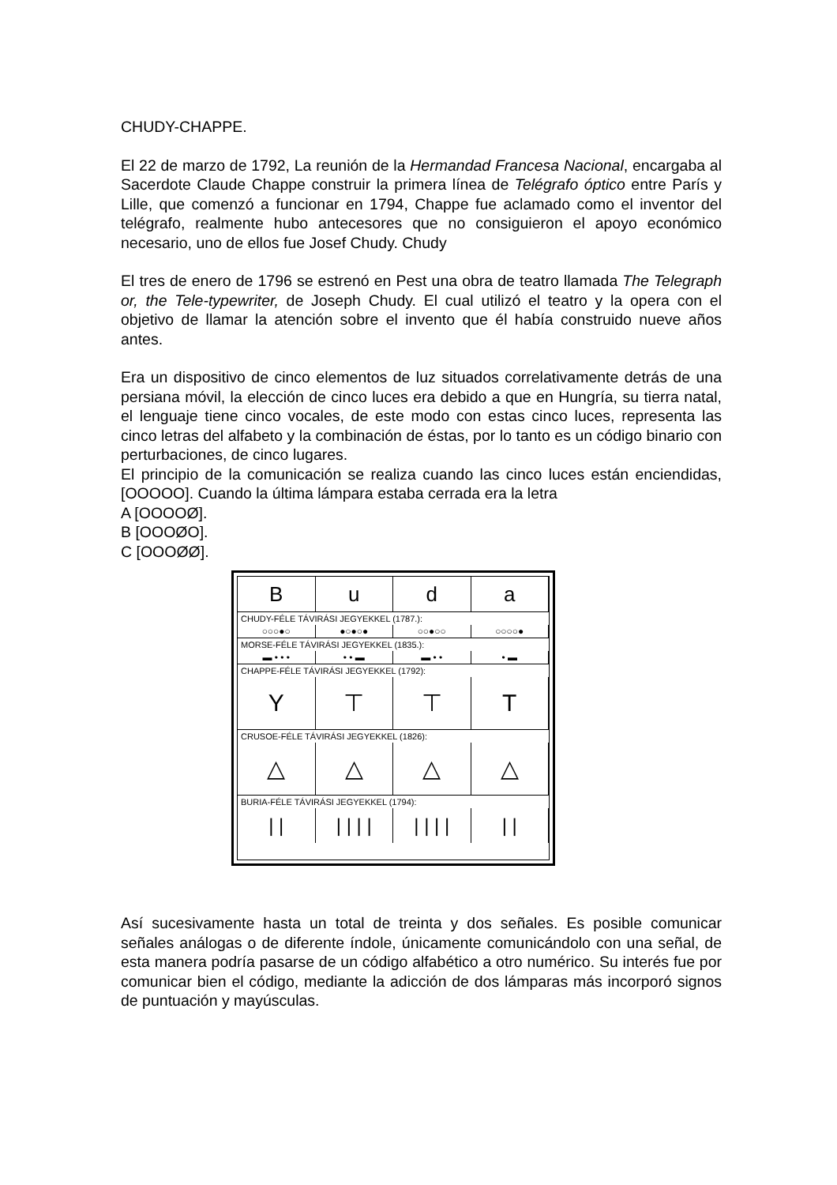CHUDY-CHAPPE.
El 22 de marzo de 1792, La reunión de la Hermandad Francesa Nacional, encargaba al Sacerdote Claude Chappe construir la primera línea de Telégrafo óptico entre París y Lille, que comenzó a funcionar en 1794, Chappe fue aclamado como el inventor del telégrafo, realmente hubo antecesores que no consiguieron el apoyo económico necesario, uno de ellos fue Josef Chudy. Chudy
El tres de enero de 1796 se estrenó en Pest una obra de teatro llamada The Telegraph or, the Tele-typewriter, de Joseph Chudy. El cual utilizó el teatro y la opera con el objetivo de llamar la atención sobre el invento que él había construido nueve años antes.
Era un dispositivo de cinco elementos de luz situados correlativamente detrás de una persiana móvil, la elección de cinco luces era debido a que en Hungría, su tierra natal, el lenguaje tiene cinco vocales, de este modo con estas cinco luces, representa las cinco letras del alfabeto y la combinación de éstas, por lo tanto es un código binario con perturbaciones, de cinco lugares.
El principio de la comunicación se realiza cuando las cinco luces están enciendidas, [OOOOO]. Cuando la última lámpara estaba cerrada era la letra
A [OOOOØ].
B [OOOØO].
C [OOOØØ].
B u d a
CHUDY-FÉLE TÁVIRÁSI JEGYEKKEL (1787.):
○○○●○ ●○●○● ○○●○○ ○○○○●
MORSE-FÉLE TÁVIRÁSI JEGYEKKEL (1835.):
▬ • • • • • ▬ ▬ • • • ▬
CHAPPE-FÉLE TÁVIRÁSI JEGYEKKEL (1792):
Y ⊤ ⊤ T
CRUSOE-FÉLE TÁVIRÁSI JEGYEKKEL (1826):
△ △ △ △
BURIA-FÉLE TÁVIRÁSI JEGYEKKEL (1794):
| | | | | | | | | | | |
Así sucesivamente hasta un total de treinta y dos señales. Es posible comunicar señales análogas o de diferente índole, únicamente comunicándolo con una señal, de esta manera podría pasarse de un código alfabético a otro numérico. Su interés fue por comunicar bien el código, mediante la adicción de dos lámparas más incorporó signos de puntuación y mayúsculas.